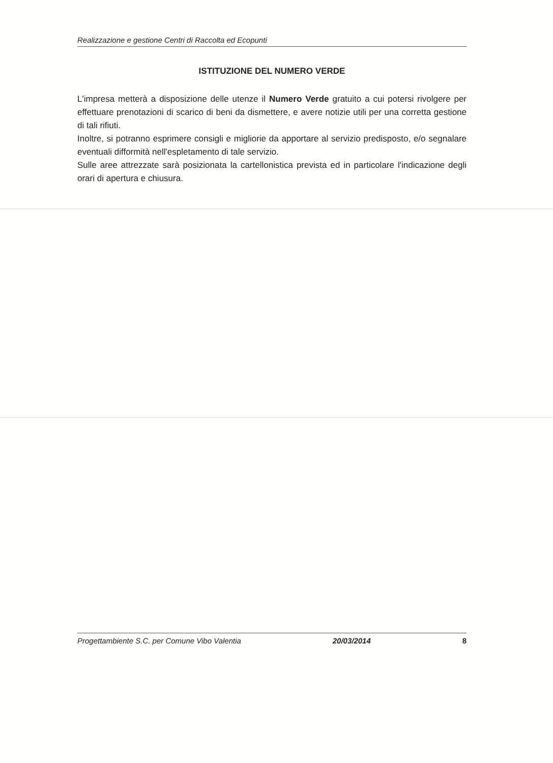Realizzazione e gestione Centri di Raccolta ed Ecopunti
ISTITUZIONE DEL NUMERO VERDE
L'impresa metterà a disposizione delle utenze il Numero Verde gratuito a cui potersi rivolgere per effettuare prenotazioni di scarico di beni da dismettere, e avere notizie utili per una corretta gestione di tali rifiuti.
Inoltre, si potranno esprimere consigli e migliorie da apportare al servizio predisposto, e/o segnalare eventuali difformità nell'espletamento di tale servizio.
Sulle aree attrezzate sarà posizionata la cartellonistica prevista ed in particolare l'indicazione degli orari di apertura e chiusura.
Progettambiente S.C. per Comune Vibo Valentia 20/03/2014 8